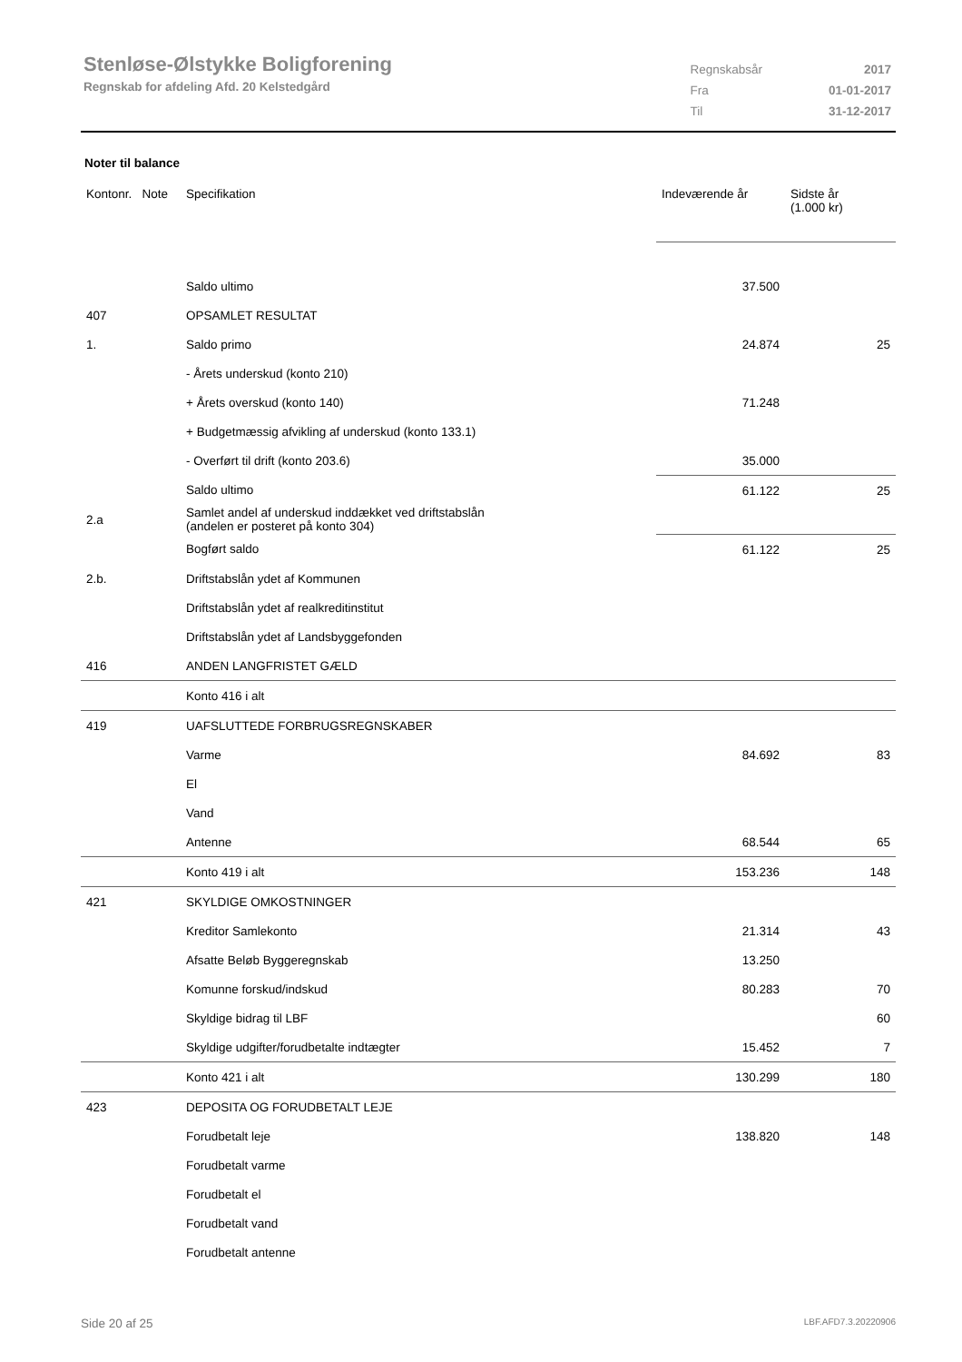Stenløse-Ølstykke Boligforening
Regnskab for afdeling Afd. 20 Kelstedgård
| Regnskabsår | 2017 |
| Fra | 01-01-2017 |
| Til | 31-12-2017 |
Noter til balance
| Kontonr. Note | Specifikation | Indeværende år | Sidste år (1.000 kr) |
| --- | --- | --- | --- |
| | Saldo ultimo | 37.500 | |
| 407 | OPSAMLET RESULTAT | | |
| 1. | Saldo primo | 24.874 | 25 |
| | - Årets underskud (konto 210) | | |
| | + Årets overskud (konto 140) | 71.248 | |
| | + Budgetmæssig afvikling af underskud (konto 133.1) | | |
| | - Overført til drift (konto 203.6) | 35.000 | |
| | Saldo ultimo | 61.122 | 25 |
| 2.a | Samlet andel af underskud inddækket ved driftstabslån (andelen er posteret på konto 304) | | |
| | Bogført saldo | 61.122 | 25 |
| 2.b. | Driftstabslån ydet af Kommunen | | |
| | Driftstabslån ydet af realkreditinstitut | | |
| | Driftstabslån ydet af Landsbyggefonden | | |
| 416 | ANDEN LANGFRISTET GÆLD | | |
| | Konto 416 i alt | | |
| 419 | UAFSLUTTEDE FORBRUGSREGNSKABER | | |
| | Varme | 84.692 | 83 |
| | El | | |
| | Vand | | |
| | Antenne | 68.544 | 65 |
| | Konto 419 i alt | 153.236 | 148 |
| 421 | SKYLDIGE OMKOSTNINGER | | |
| | Kreditor Samlekonto | 21.314 | 43 |
| | Afsatte Beløb Byggeregnskab | 13.250 | |
| | Komunne forskud/indskud | 80.283 | 70 |
| | Skyldige bidrag til LBF | | 60 |
| | Skyldige udgifter/forudbetalte indtægter | 15.452 | 7 |
| | Konto 421 i alt | 130.299 | 180 |
| 423 | DEPOSITA OG FORUDBETALT LEJE | | |
| | Forudbetalt leje | 138.820 | 148 |
| | Forudbetalt varme | | |
| | Forudbetalt el | | |
| | Forudbetalt vand | | |
| | Forudbetalt antenne | | |
Side 20 af 25 LBF.AFD7.3.20220906